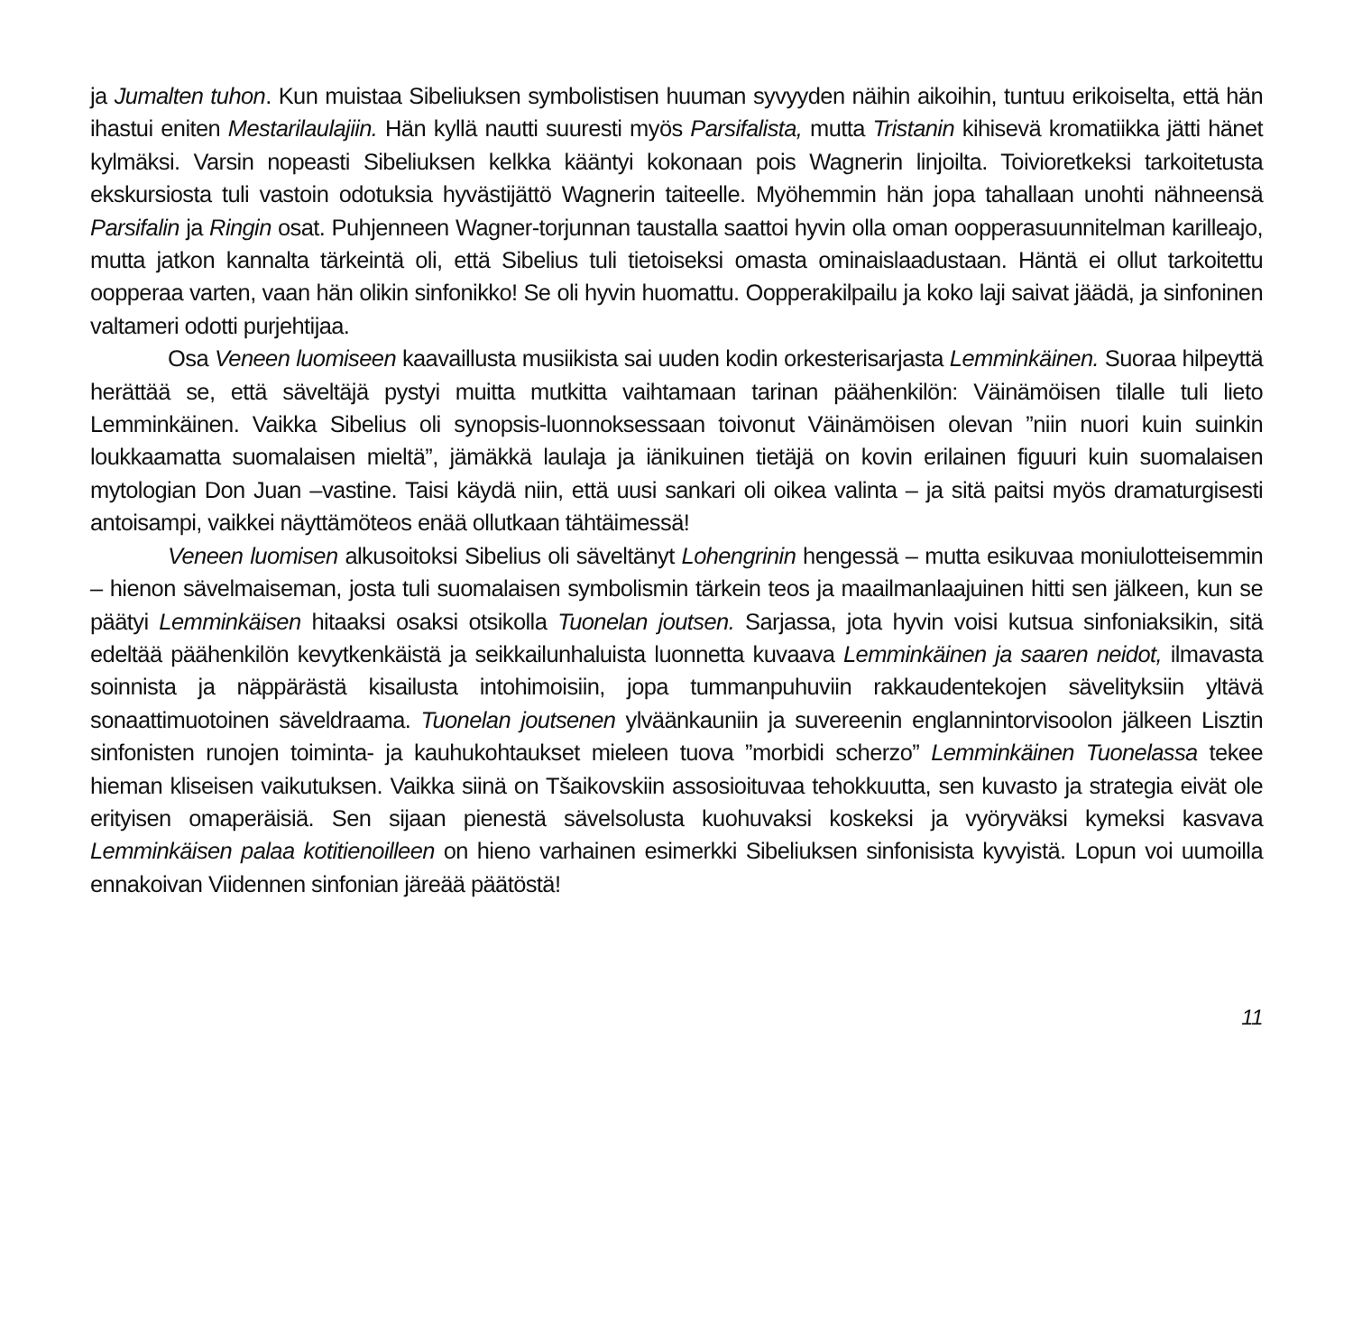ja Jumalten tuhon. Kun muistaa Sibeliuksen symbolistisen huuman syvyyden näihin aikoihin, tuntuu erikoiselta, että hän ihastui eniten Mestarilaulajiin. Hän kyllä nautti suuresti myös Parsifalista, mutta Tristanin kihisevä kromatiikka jätti hänet kylmäksi. Varsin nopeasti Sibeliuksen kelkka kääntyi kokonaan pois Wagnerin linjoilta. Toivioretkeksi tarkoitetusta ekskursiosta tuli vastoin odotuksia hyvästijättö Wagnerin taiteelle. Myöhemmin hän jopa tahallaan unohti nähneensä Parsifalin ja Ringin osat. Puhjenneen Wagner-torjunnan taustalla saattoi hyvin olla oman oopperasuunnitelman karilleajo, mutta jatkon kannalta tärkeintä oli, että Sibelius tuli tietoiseksi omasta ominaislaadustaan. Häntä ei ollut tarkoitettu oopperaa varten, vaan hän olikin sinfonikko! Se oli hyvin huomattu. Oopperakilpailu ja koko laji saivat jäädä, ja sinfoninen valtameri odotti purjehtijaa.
Osa Veneen luomiseen kaavaillusta musiikista sai uuden kodin orkesterisarjasta Lemminkäinen. Suoraa hilpeyttä herättää se, että säveltäjä pystyi muitta mutkitta vaihtamaan tarinan päähenkilön: Väinämöisen tilalle tuli lieto Lemminkäinen. Vaikka Sibelius oli synopsis-luonnoksessaan toivonut Väinämöisen olevan ”niin nuori kuin suinkin loukkaamatta suomalaisen mieltä”, jämäkkä laulaja ja iänikuinen tietäjä on kovin erilainen figuuri kuin suomalaisen mytologian Don Juan –vastine. Taisi käydä niin, että uusi sankari oli oikea valinta – ja sitä paitsi myös dramaturgisesti antoisampi, vaikkei näyttämöteos enää ollutkaan tähtäimessä!
Veneen luomisen alkusoitoksi Sibelius oli säveltänyt Lohengrinin hengessä – mutta esikuvaa moniulotteisemmin – hienon sävelmaiseman, josta tuli suomalaisen symbolismin tärkein teos ja maailmanlaajuinen hitti sen jälkeen, kun se päätyi Lemminkäisen hitaaksi osaksi otsikolla Tuonelan joutsen. Sarjassa, jota hyvin voisi kutsua sinfoniaksikin, sitä edeltää päähenkilön kevytkenkäistä ja seikkailunhaluista luonnetta kuvaava Lemminkäinen ja saaren neidot, ilmavasta soinnista ja näppärästä kisailusta intohimoisiin, jopa tummanpuhuviin rakkaudentekojen sävelityksiin yltävä sonaattimuotoinen säveldraama. Tuonelan joutsenen ylväänkauniin ja suvereenin englannintorvisoolon jälkeen Lisztin sinfonisten runojen toiminta- ja kauhukohtaukset mieleen tuova ”morbidi scherzo” Lemminkäinen Tuonelassa tekee hieman kliseisen vaikutuksen. Vaikka siinä on Tšaikovskiin assosioituvaa tehokkuutta, sen kuvasto ja strategia eivät ole erityisen omaperäisiä. Sen sijaan pienestä sävelsolusta kuohuvaksi koskeksi ja vyöryväksi kymeksi kasvava Lemminkäisen palaa kotitienoilleen on hieno varhainen esimerkki Sibeliuksen sinfonisista kyvyistä. Lopun voi uumoilla ennakoivan Viidennen sinfonian järeää päätöstä!
11